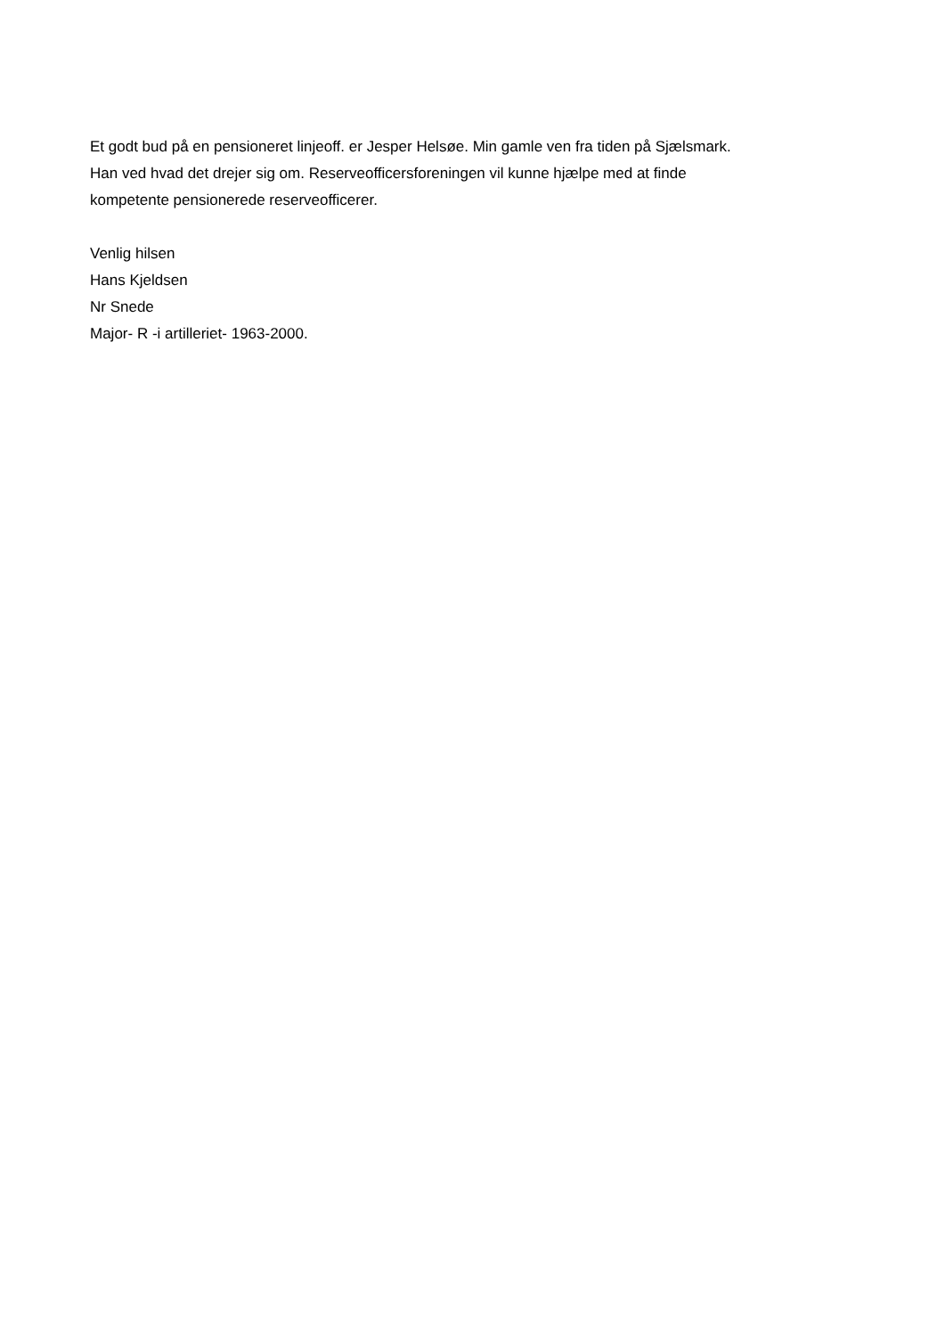Et godt bud på en pensioneret linjeoff. er Jesper Helsøe. Min gamle ven fra tiden på Sjælsmark.
Han ved hvad det drejer sig om. Reserveofficersforeningen vil kunne hjælpe med at finde
kompetente pensionerede reserveofficerer.
Venlig hilsen
Hans Kjeldsen
Nr Snede
Major- R -i artilleriet- 1963-2000.